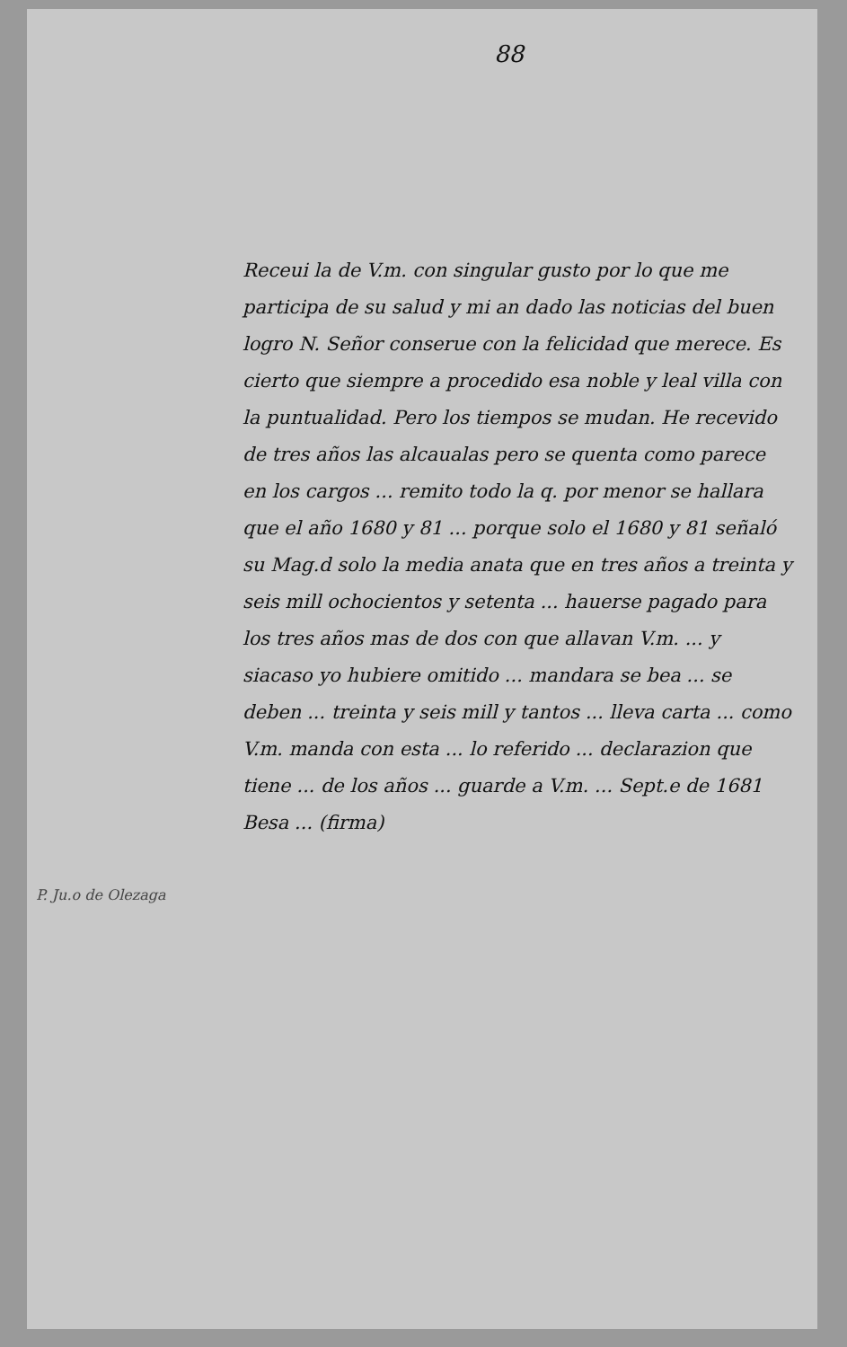88
Receui la de V.m. con singular gusto por lo que me participa de su salud y mi an dado las noticias del buen logro N. Señor conserue con la felicidad que merece. Es cierto que siempre a procedido esa noble y leal villa con la puntualidad. Pero los tiempos se mudan. He recevido de tres años las alcaualas pero se quenta como parece en los cargos ... remito todo la q. por menor se hallara que el año 1680 y 81 ... porque solo el 1680 y 81 señaló su Mag.d solo la media anata que en tres años a treinta y seis mill ochocientos y setenta ... hauerse pagado para los tres años mas de dos con que allavan V.m. ... y siacaso yo hubiere omitido ... mandara se bea ... se deben ... treinta y seis mill y tantos ... lleva carta ... como V.m. manda con esta ... lo referido ... declarazion que tiene ... de los años ... guarde a V.m. ... Sept.e de 1681
Besa ... (firma)
P. Ju.o de Olezaga